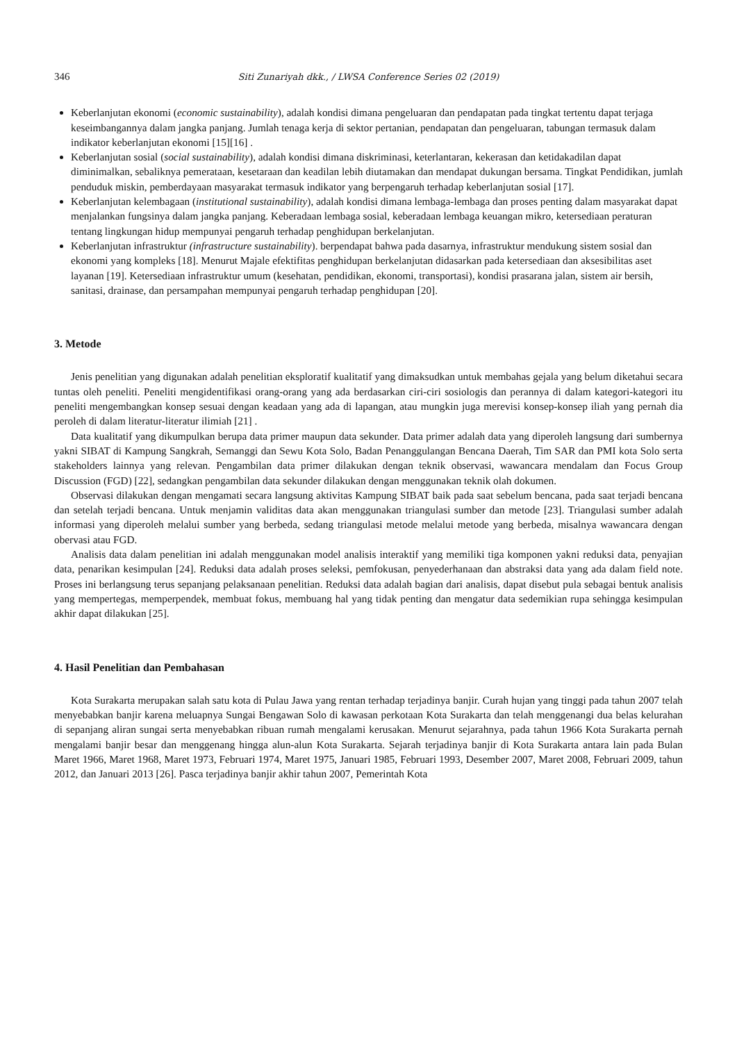346 Siti Zunariyah dkk., / LWSA Conference Series 02 (2019)
Keberlanjutan ekonomi (economic sustainability), adalah kondisi dimana pengeluaran dan pendapatan pada tingkat tertentu dapat terjaga keseimbangannya dalam jangka panjang. Jumlah tenaga kerja di sektor pertanian, pendapatan dan pengeluaran, tabungan termasuk dalam indikator keberlanjutan ekonomi [15][16] .
Keberlanjutan sosial (social sustainability), adalah kondisi dimana diskriminasi, keterlantaran, kekerasan dan ketidakadilan dapat diminimalkan, sebaliknya pemerataan, kesetaraan dan keadilan lebih diutamakan dan mendapat dukungan bersama. Tingkat Pendidikan, jumlah penduduk miskin, pemberdayaan masyarakat termasuk indikator yang berpengaruh terhadap keberlanjutan sosial [17].
Keberlanjutan kelembagaan (institutional sustainability), adalah kondisi dimana lembaga-lembaga dan proses penting dalam masyarakat dapat menjalankan fungsinya dalam jangka panjang. Keberadaan lembaga sosial, keberadaan lembaga keuangan mikro, ketersediaan peraturan tentang lingkungan hidup mempunyai pengaruh terhadap penghidupan berkelanjutan.
Keberlanjutan infrastruktur (infrastructure sustainability). berpendapat bahwa pada dasarnya, infrastruktur mendukung sistem sosial dan ekonomi yang kompleks [18]. Menurut Majale efektifitas penghidupan berkelanjutan didasarkan pada ketersediaan dan aksesibilitas aset layanan [19]. Ketersediaan infrastruktur umum (kesehatan, pendidikan, ekonomi, transportasi), kondisi prasarana jalan, sistem air bersih, sanitasi, drainase, dan persampahan mempunyai pengaruh terhadap penghidupan [20].
3. Metode
Jenis penelitian yang digunakan adalah penelitian eksploratif kualitatif yang dimaksudkan untuk membahas gejala yang belum diketahui secara tuntas oleh peneliti. Peneliti mengidentifikasi orang-orang yang ada berdasarkan ciri-ciri sosiologis dan perannya di dalam kategori-kategori itu peneliti mengembangkan konsep sesuai dengan keadaan yang ada di lapangan, atau mungkin juga merevisi konsep-konsep iliah yang pernah dia peroleh di dalam literatur-literatur ilimiah [21] .
Data kualitatif yang dikumpulkan berupa data primer maupun data sekunder. Data primer adalah data yang diperoleh langsung dari sumbernya yakni SIBAT di Kampung Sangkrah, Semanggi dan Sewu Kota Solo, Badan Penanggulangan Bencana Daerah, Tim SAR dan PMI kota Solo serta stakeholders lainnya yang relevan. Pengambilan data primer dilakukan dengan teknik observasi, wawancara mendalam dan Focus Group Discussion (FGD) [22], sedangkan pengambilan data sekunder dilakukan dengan menggunakan teknik olah dokumen.
Observasi dilakukan dengan mengamati secara langsung aktivitas Kampung SIBAT baik pada saat sebelum bencana, pada saat terjadi bencana dan setelah terjadi bencana. Untuk menjamin validitas data akan menggunakan triangulasi sumber dan metode [23]. Triangulasi sumber adalah informasi yang diperoleh melalui sumber yang berbeda, sedang triangulasi metode melalui metode yang berbeda, misalnya wawancara dengan obervasi atau FGD.
Analisis data dalam penelitian ini adalah menggunakan model analisis interaktif yang memiliki tiga komponen yakni reduksi data, penyajian data, penarikan kesimpulan [24]. Reduksi data adalah proses seleksi, pemfokusan, penyederhanaan dan abstraksi data yang ada dalam field note. Proses ini berlangsung terus sepanjang pelaksanaan penelitian. Reduksi data adalah bagian dari analisis, dapat disebut pula sebagai bentuk analisis yang mempertegas, memperpendek, membuat fokus, membuang hal yang tidak penting dan mengatur data sedemikian rupa sehingga kesimpulan akhir dapat dilakukan [25].
4. Hasil Penelitian dan Pembahasan
Kota Surakarta merupakan salah satu kota di Pulau Jawa yang rentan terhadap terjadinya banjir. Curah hujan yang tinggi pada tahun 2007 telah menyebabkan banjir karena meluapnya Sungai Bengawan Solo di kawasan perkotaan Kota Surakarta dan telah menggenangi dua belas kelurahan di sepanjang aliran sungai serta menyebabkan ribuan rumah mengalami kerusakan. Menurut sejarahnya, pada tahun 1966 Kota Surakarta pernah mengalami banjir besar dan menggenang hingga alun-alun Kota Surakarta. Sejarah terjadinya banjir di Kota Surakarta antara lain pada Bulan Maret 1966, Maret 1968, Maret 1973, Februari 1974, Maret 1975, Januari 1985, Februari 1993, Desember 2007, Maret 2008, Februari 2009, tahun 2012, dan Januari 2013 [26]. Pasca terjadinya banjir akhir tahun 2007, Pemerintah Kota